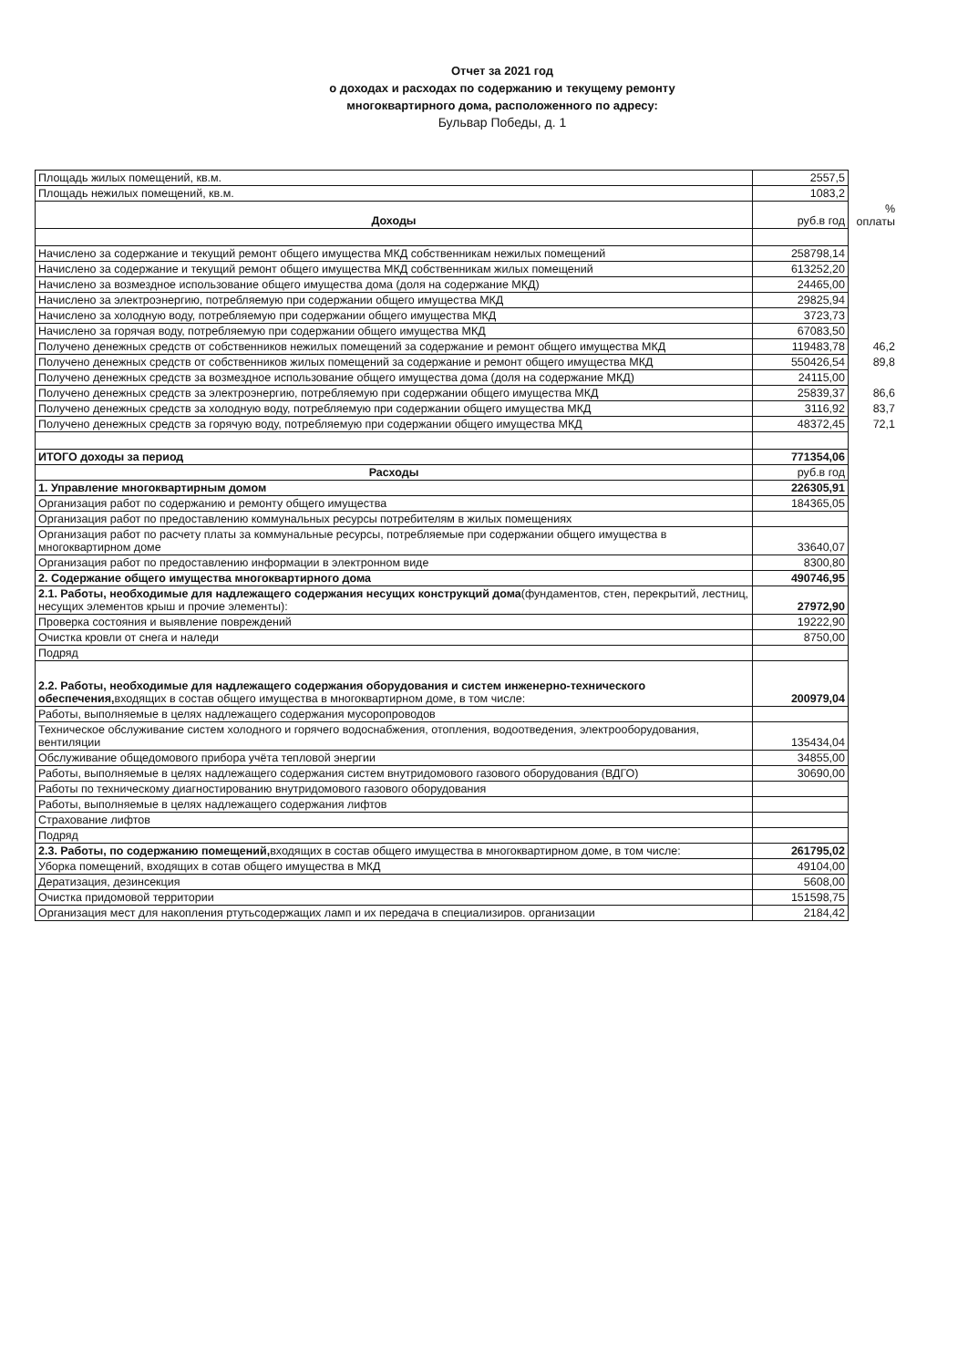Отчет за 2021 год
о доходах и расходах по содержанию и текущему ремонту
многоквартирного дома, расположенного по адресу:
Бульвар Победы, д. 1
| Площадь жилых помещений, кв.м. | 2557,5 | |
| Площадь нежилых помещений, кв.м. | 1083,2 | |
| Доходы | руб.в год | % оплаты |
| Начислено за содержание и текущий ремонт общего имущества МКД собственникам нежилых помещений | 258798,14 | |
| Начислено за содержание и текущий ремонт общего имущества МКД собственникам жилых помещений | 613252,20 | |
| Начислено за возмездное использование общего имущества дома (доля на содержание МКД) | 24465,00 | |
| Начислено за электроэнергию, потребляемую при содержании общего имущества МКД | 29825,94 | |
| Начислено за холодную воду, потребляемую при содержании общего имущества МКД | 3723,73 | |
| Начислено за горячая воду, потребляемую при содержании общего имущества МКД | 67083,50 | |
| Получено денежных средств от собственников нежилых помещений за содержание и ремонт общего имущества МКД | 119483,78 | 46,2 |
| Получено денежных средств от собственников жилых помещений за содержание и ремонт общего имущества МКД | 550426,54 | 89,8 |
| Получено денежных средств за возмездное использование общего имущества дома (доля на содержание МКД) | 24115,00 | |
| Получено денежных средств за электроэнергию, потребляемую при содержании общего имущества МКД | 25839,37 | 86,6 |
| Получено денежных средств за холодную воду, потребляемую при содержании общего имущества МКД | 3116,92 | 83,7 |
| Получено денежных средств за горячую воду, потребляемую при содержании общего имущества МКД | 48372,45 | 72,1 |
| ИТОГО доходы за период | 771354,06 | |
| Расходы | руб.в год | |
| 1. Управление многоквартирным домом | 226305,91 | |
| Организация работ по содержанию и ремонту общего имущества | 184365,05 | |
| Организация работ по предоставлению коммунальных ресурсы потребителям в жилых помещениях | | |
| Организация работ по расчету платы за коммунальные ресурсы, потребляемые при содержании общего имущества в многоквартирном доме | 33640,07 | |
| Организация работ по предоставлению информации в электронном виде | 8300,80 | |
| 2. Содержание общего имущества многоквартирного дома | 490746,95 | |
| 2.1. Работы, необходимые для надлежащего содержания несущих конструкций дома (фундаментов, стен, перекрытий, лестниц, несущих элементов крыш и прочие элементы): | 27972,90 | |
| Проверка состояния и выявление повреждений | 19222,90 | |
| Очистка кровли от снега и наледи | 8750,00 | |
| Подряд | | |
| 2.2. Работы, необходимые для надлежащего содержания оборудования и систем инженерно-технического обеспечения, входящих в состав общего имущества в многоквартирном доме, в том числе: | 200979,04 | |
| Работы, выполняемые в целях надлежащего содержания мусоропроводов | | |
| Техническое обслуживание систем холодного и горячего водоснабжения, отопления, водоотведения, электрооборудования, вентиляции | 135434,04 | |
| Обслуживание общедомового прибора учёта тепловой энергии | 34855,00 | |
| Работы, выполняемые в целях надлежащего содержания систем внутридомового газового оборудования (ВДГО) | 30690,00 | |
| Работы по техническому диагностированию внутридомового газового оборудования | | |
| Работы, выполняемые в целях надлежащего содержания лифтов | | |
| Страхование лифтов | | |
| Подряд | | |
| 2.3. Работы, по содержанию помещений, входящих в состав общего имущества в многоквартирном доме, в том числе: | 261795,02 | |
| Уборка помещений, входящих в сотав общего имущества в МКД | 49104,00 | |
| Дератизация, дезинсекция | 5608,00 | |
| Очистка придомовой территории | 151598,75 | |
| Организация мест для накопления ртутьсодержащих ламп и их передача в специализиров. организации | 2184,42 | |